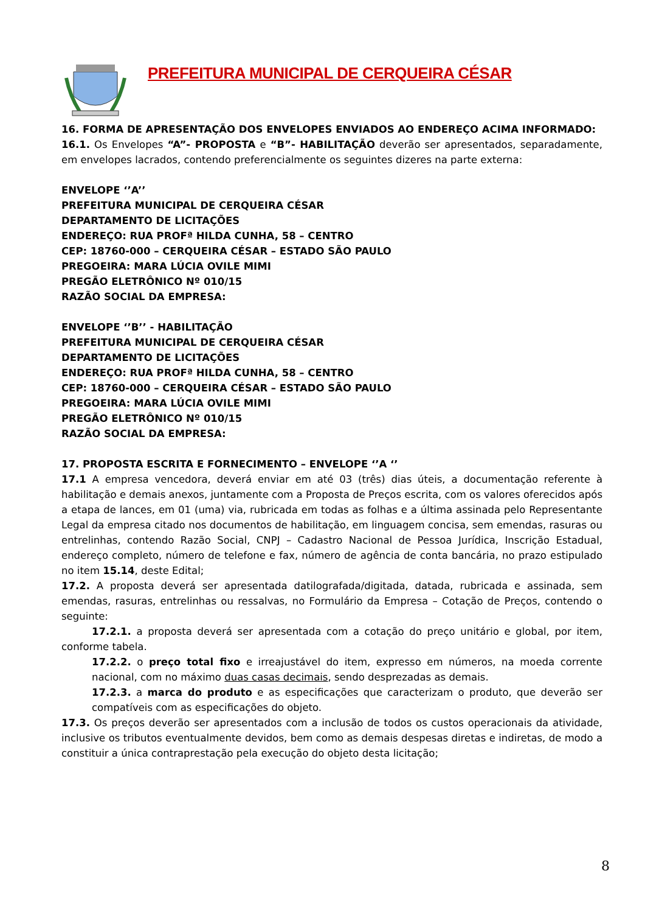PREFEITURA MUNICIPAL DE CERQUEIRA CÉSAR
16. FORMA DE APRESENTAÇÃO DOS ENVELOPES ENVIADOS AO ENDEREÇO ACIMA INFORMADO:
16.1. Os Envelopes “A”- PROPOSTA e “B”- HABILITAÇÃO deverão ser apresentados, separadamente, em envelopes lacrados, contendo preferencialmente os seguintes dizeres na parte externa:
ENVELOPE ‘’A’’
PREFEITURA MUNICIPAL DE CERQUEIRA CÉSAR
DEPARTAMENTO DE LICITAÇÕES
ENDEREÇO: RUA PROFª HILDA CUNHA, 58 – CENTRO
CEP: 18760-000 – CERQUEIRA CÉSAR – ESTADO SÃO PAULO
PREGOEIRA: MARA LÚCIA OVILE MIMI
PREGÃO ELETRÔNICO Nº 010/15
RAZÃO SOCIAL DA EMPRESA:
ENVELOPE ‘’B’’ - HABILITAÇÃO
PREFEITURA MUNICIPAL DE CERQUEIRA CÉSAR
DEPARTAMENTO DE LICITAÇÕES
ENDEREÇO: RUA PROFª HILDA CUNHA, 58 – CENTRO
CEP: 18760-000 – CERQUEIRA CÉSAR – ESTADO SÃO PAULO
PREGOEIRA: MARA LÚCIA OVILE MIMI
PREGÃO ELETRÔNICO Nº 010/15
RAZÃO SOCIAL DA EMPRESA:
17. PROPOSTA ESCRITA E FORNECIMENTO – ENVELOPE ‘’A ‘’
17.1 A empresa vencedora, deverá enviar em até 03 (três) dias úteis, a documentação referente à habilitação e demais anexos, juntamente com a Proposta de Preços escrita, com os valores oferecidos após a etapa de lances, em 01 (uma) via, rubricada em todas as folhas e a última assinada pelo Representante Legal da empresa citado nos documentos de habilitação, em linguagem concisa, sem emendas, rasuras ou entrelinhas, contendo Razão Social, CNPJ – Cadastro Nacional de Pessoa Jurídica, Inscrição Estadual, endereço completo, número de telefone e fax, número de agência de conta bancária, no prazo estipulado no item 15.14, deste Edital;
17.2. A proposta deverá ser apresentada datilografada/digitada, datada, rubricada e assinada, sem emendas, rasuras, entrelinhas ou ressalvas, no Formulário da Empresa – Cotação de Preços, contendo o seguinte:
17.2.1. a proposta deverá ser apresentada com a cotação do preço unitário e global, por item, conforme tabela.
17.2.2. o preço total fixo e irreajustável do item, expresso em números, na moeda corrente nacional, com no máximo duas casas decimais, sendo desprezadas as demais.
17.2.3. a marca do produto e as especificações que caracterizam o produto, que deverão ser compatíveis com as especificações do objeto.
17.3. Os preços deverão ser apresentados com a inclusão de todos os custos operacionais da atividade, inclusive os tributos eventualmente devidos, bem como as demais despesas diretas e indiretas, de modo a constituir a única contraprestação pela execução do objeto desta licitação;
8